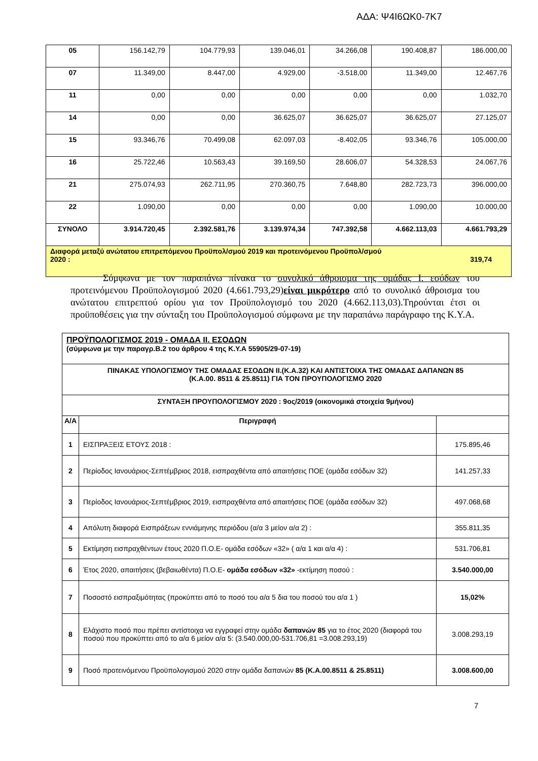ΑΔΑ: Ψ4Ι6ΩΚ0-7Κ7
| 05 | 156.142,79 | 104.779,93 | 139.046,01 | 34.266,08 | 190.408,87 | 186.000,00 |
| 07 | 11.349,00 | 8.447,00 | 4.929,00 | -3.518,00 | 11.349,00 | 12.467,76 |
| 11 | 0,00 | 0,00 | 0,00 | 0,00 | 0,00 | 1.032,70 |
| 14 | 0,00 | 0,00 | 36.625,07 | 36.625,07 | 36.625,07 | 27.125,07 |
| 15 | 93.346,76 | 70.499,08 | 62.097,03 | -8.402,05 | 93.346,76 | 105.000,00 |
| 16 | 25.722,46 | 10.563,43 | 39.169,50 | 28.606,07 | 54.328,53 | 24.067,76 |
| 21 | 275.074,93 | 262.711,95 | 270.360,75 | 7.648,80 | 282.723,73 | 396.000,00 |
| 22 | 1.090,00 | 0,00 | 0,00 | 0,00 | 1.090,00 | 10.000,00 |
| ΣΥΝΟΛΟ | 3.914.720,45 | 2.392.581,76 | 3.139.974,34 | 747.392,58 | 4.662.113,03 | 4.661.793,29 |
| Διαφορά μεταξύ ανώτατου επιτρεπόμενου Προϋπολ/σμού 2019 και προτεινόμενου Προϋπολ/σμού 2020 : 319,74 | | | | | | |
Σύμφωνα με τον παραπάνω πίνακα το συνολικό άθροισμα της ομάδας Ι. εσόδων του προτεινόμενου Προϋπολογισμού 2020 (4.661.793,29)είναι μικρότερο από το συνολικό άθροισμα του ανώτατου επιτρεπτού ορίου για τον Προϋπολογισμό του 2020 (4.662.113,03).Τηρούνται έτσι οι προϋποθέσεις για την σύνταξη του Προϋπολογισμού σύμφωνα με την παραπάνω παράγραφο της Κ.Υ.Α.
| ΠΡΟΫΠΟΛΟΓΙΣΜΟΣ 2019 - ΟΜΑΔΑ ΙΙ. ΕΣΟΔΩΝ (σύμφωνα με την παραγρ.Β.2 του άρθρου 4 της Κ.Υ.Α 55905/29-07-19) | | |
| ΠΙΝΑΚΑΣ ΥΠΟΛΟΓΙΣΜΟΥ ΤΗΣ ΟΜΑΔΑΣ ΕΣΟΔΩΝ ΙΙ.(Κ.Α.32) ΚΑΙ ΑΝΤΙΣΤΟΙΧΑ ΤΗΣ ΟΜΑΔΑΣ ΔΑΠΑΝΩΝ 85 (Κ.Α.00. 8511 & 25.8511) ΓΙΑ ΤΟΝ ΠΡΟΥΠΟΛΟΓΙΣΜΟ 2020 | | |
| ΣΥΝΤΑΞΗ ΠΡΟΥΠΟΛΟΓΙΣΜΟΥ 2020 : 9ος/2019 (οικονομικά στοιχεία 9μήνου) | | |
| Α/Α | Περιγραφή | |
| 1 | ΕΙΣΠΡΑΞΕΙΣ ΕΤΟΥΣ 2018 : | 175.895,46 |
| 2 | Περίοδος Ιανουάριος-Σεπτέμβριος 2018, εισπραχθέντα από απαιτήσεις ΠΟΕ (ομάδα εσόδων 32) | 141.257,33 |
| 3 | Περίοδος Ιανουάριος-Σεπτέμβριος 2019, εισπραχθέντα από απαιτήσεις ΠΟΕ (ομάδα εσόδων 32) | 497.068,68 |
| 4 | Απόλυτη διαφορά Εισπράξεων εννιάμηνης περιόδου (α/α 3 μείον α/α 2) : | 355.811,35 |
| 5 | Εκτίμηση εισπραχθέντων έτους 2020 Π.Ο.Ε- ομάδα εσόδων «32» ( α/α 1 και α/α 4) : | 531.706,81 |
| 6 | Έτος 2020, απαιτήσεις (βεβαιωθέντα) Π.Ο.Ε- ομάδα εσόδων «32» -εκτίμηση ποσού : | 3.540.000,00 |
| 7 | Ποσοστό εισπραξιμότητας (προκύπτει από το ποσό του α/α 5 δια του ποσού του α/α 1 ) | 15,02% |
| 8 | Ελάχιστο ποσό που πρέπει αντίστοιχα να εγγραφεί στην ομάδα δαπανών 85 για το έτος 2020 (διαφορά του ποσού που προκύπτει από το α/α 6 μείον α/α 5: (3.540.000,00-531.706,81 =3.008.293,19) | 3.008.293,19 |
| 9 | Ποσό προτεινόμενου Προϋπολογισμού 2020 στην ομάδα δαπανών 85 (Κ.Α.00.8511 & 25.8511) | 3.008.600,00 |
7